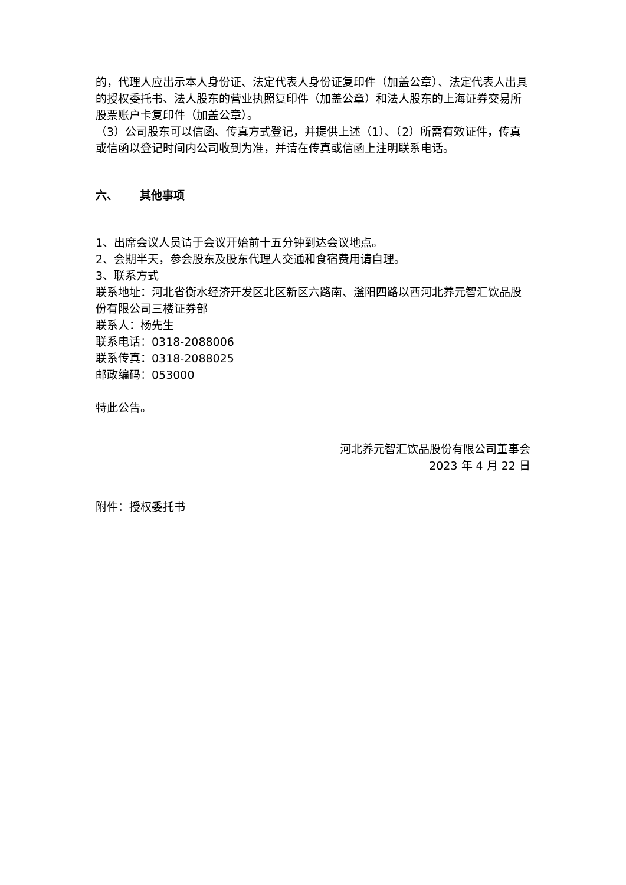的，代理人应出示本人身份证、法定代表人身份证复印件（加盖公章）、法定代表人出具的授权委托书、法人股东的营业执照复印件（加盖公章）和法人股东的上海证券交易所股票账户卡复印件（加盖公章）。
（3）公司股东可以信函、传真方式登记，并提供上述（1）、（2）所需有效证件，传真或信函以登记时间内公司收到为准，并请在传真或信函上注明联系电话。
六、 其他事项
1、出席会议人员请于会议开始前十五分钟到达会议地点。
2、会期半天，参会股东及股东代理人交通和食宿费用请自理。
3、联系方式
联系地址：河北省衡水经济开发区北区新区六路南、滏阳四路以西河北养元智汇饮品股份有限公司三楼证券部
联系人：杨先生
联系电话：0318-2088006
联系传真：0318-2088025
邮政编码：053000
特此公告。
河北养元智汇饮品股份有限公司董事会
2023 年 4 月 22 日
附件：授权委托书